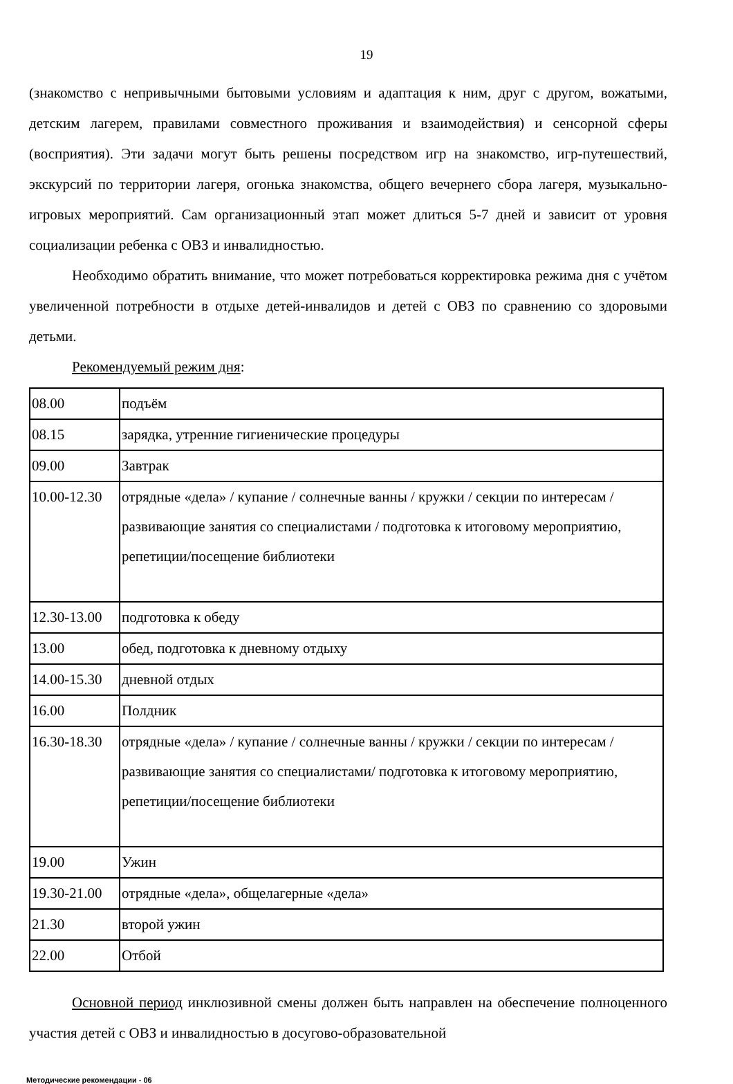19
(знакомство с непривычными бытовыми условиям и адаптация к ним, друг с другом, вожатыми, детским лагерем, правилами совместного проживания и взаимодействия) и сенсорной сферы (восприятия). Эти задачи могут быть решены посредством игр на знакомство, игр-путешествий, экскурсий по территории лагеря, огонька знакомства, общего вечернего сбора лагеря, музыкально-игровых мероприятий. Сам организационный этап может длиться 5-7 дней и зависит от уровня социализации ребенка с ОВЗ и инвалидностью.
Необходимо обратить внимание, что может потребоваться корректировка режима дня с учётом увеличенной потребности в отдыхе детей-инвалидов и детей с ОВЗ по сравнению со здоровыми детьми.
Рекомендуемый режим дня:
| 08.00 | подъём |
| 08.15 | зарядка, утренние гигиенические процедуры |
| 09.00 | Завтрак |
| 10.00-12.30 | отрядные «дела» / купание / солнечные ванны / кружки / секции по интересам / развивающие занятия со специалистами / подготовка к итоговому мероприятию, репетиции/посещение библиотеки |
| 12.30-13.00 | подготовка к обеду |
| 13.00 | обед, подготовка к дневному отдыху |
| 14.00-15.30 | дневной отдых |
| 16.00 | Полдник |
| 16.30-18.30 | отрядные «дела» / купание / солнечные ванны / кружки / секции по интересам / развивающие занятия со специалистами/ подготовка к итоговому мероприятию, репетиции/посещение библиотеки |
| 19.00 | Ужин |
| 19.30-21.00 | отрядные «дела», общелагерные «дела» |
| 21.30 | второй ужин |
| 22.00 | Отбой |
Основной период инклюзивной смены должен быть направлен на обеспечение полноценного участия детей с ОВЗ и инвалидностью в досугово-образовательной
Методические рекомендации - 06